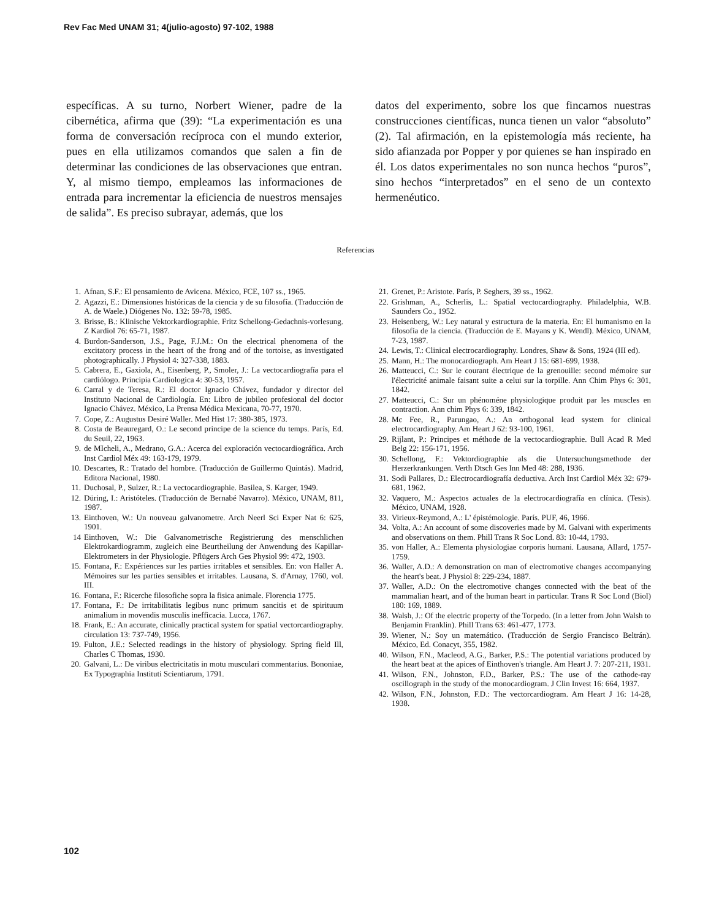Rev Fac Med UNAM 31; 4(julio-agosto) 97-102, 1988
específicas. A su turno, Norbert Wiener, padre de la cibernética, afirma que (39): “La experimentación es una forma de conversación recíproca con el mundo exterior, pues en ella utilizamos comandos que salen a fin de determinar las condiciones de las observaciones que entran. Y, al mismo tiempo, empleamos las informaciones de entrada para incrementar la eficiencia de nuestros mensajes de salida”. Es preciso subrayar, además, que los
datos del experimento, sobre los que fincamos nuestras construcciones científicas, nunca tienen un valor “absoluto” (2). Tal afirmación, en la epistemología más reciente, ha sido afianzada por Popper y por quienes se han inspirado en él. Los datos experimentales no son nunca hechos “puros”, sino hechos “interpretados” en el seno de un contexto hermenéutico.
Referencias
1. Afnan, S.F.: El pensamiento de Avicena. México, FCE, 107 ss., 1965.
2. Agazzi, E.: Dimensiones históricas de la ciencia y de su filosofía. (Traducción de A. de Waele.) Diógenes No. 132: 59-78, 1985.
3. Brisse, B.: Klinische Vektorkardiographie. Fritz Schellong-Gedachnis-vorlesung. Z Kardiol 76: 65-71, 1987.
4. Burdon-Sanderson, J.S., Page, F.J.M.: On the electrical phenomena of the excitatory process in the heart of the frong and of the tortoise, as investigated photographically. J Physiol 4: 327-338, 1883.
5. Cabrera, E., Gaxiola, A., Eisenberg, P., Smoler, J.: La vectocardiografía para el cardiólogo. Principia Cardiologica 4: 30-53, 1957.
6. Carral y de Teresa, R.: El doctor Ignacio Chávez, fundador y director del Instituto Nacional de Cardiología. En: Libro de jubileo profesional del doctor Ignacio Chávez. México, La Prensa Médica Mexicana, 70-77, 1970.
7. Cope, Z.: Augustus Desiré Waller. Med Hist 17: 380-385, 1973.
8. Costa de Beauregard, O.: Le second principe de la science du temps. París, Ed. du Seuil, 22, 1963.
9. de MIcheli, A., Medrano, G.A.: Acerca del exploración vectocardiográfica. Arch Inst Cardiol Méx 49: 163-179, 1979.
10. Descartes, R.: Tratado del hombre. (Traducción de Guillermo Quintás). Madrid, Editora Nacional, 1980.
11. Duchosal, P., Sulzer, R.: La vectocardiographie. Basilea, S. Karger, 1949.
12. Düring, I.: Aristóteles. (Traducción de Bernabé Navarro). México, UNAM, 811, 1987.
13. Einthoven, W.: Un nouveau galvanometre. Arch Neerl Sci Exper Nat 6: 625, 1901.
14 Einthoven, W.: Die Galvanometrische Registrierung des menschlichen Elektrokardiogramm, zugleich eine Beurtheilung der Anwendung des Kapillar-Elektrometers in der Physiologie. Pflügers Arch Ges Physiol 99: 472, 1903.
15. Fontana, F.: Expériences sur les parties irritables et sensibles. En: von Haller A. Mémoires sur les parties sensibles et irritables. Lausana, S. d'Arnay, 1760, vol. III.
16. Fontana, F.: Ricerche filosofiche sopra la fisica animale. Florencia 1775.
17. Fontana, F.: De irritabilitatis legibus nunc primum sancitis et de spirituum animalium in movendis musculis inefficacia. Lucca, 1767.
18. Frank, E.: An accurate, clinically practical system for spatial vectorcardiography. circulation 13: 737-749, 1956.
19. Fulton, J.E.: Selected readings in the history of physiology. Spring field Ill, Charles C Thomas, 1930.
20. Galvani, L.: De viribus electricitatis in motu musculari commentarius. Bononiae, Ex Typographia Instituti Scientiarum, 1791.
21. Grenet, P.: Aristote. París, P. Seghers, 39 ss., 1962.
22. Grishman, A., Scherlis, L.: Spatial vectocardiography. Philadelphia, W.B. Saunders Co., 1952.
23. Heisenberg, W.: Ley natural y estructura de la materia. En: El humanismo en la filosofía de la ciencia. (Traducción de E. Mayans y K. Wendl). México, UNAM, 7-23, 1987.
24. Lewis, T.: Clinical electrocardiography. Londres, Shaw & Sons, 1924 (III ed).
25. Mann, H.: The monocardiograph. Am Heart J 15: 681-699, 1938.
26. Matteucci, C.: Sur le courant électrique de la grenouille: second mémoire sur l'électricité animale faisant suite a celui sur la torpille. Ann Chim Phys 6: 301, 1842.
27. Matteucci, C.: Sur un phénoméne physiologique produit par les muscles en contraction. Ann chim Phys 6: 339, 1842.
28. Mc Fee, R., Parungao, A.: An orthogonal lead system for clinical electrocardiography. Am Heart J 62: 93-100, 1961.
29. Rijlant, P.: Principes et méthode de la vectocardiographie. Bull Acad R Med Belg 22: 156-171, 1956.
30. Schellong, F.: Vektordiographie als die Untersuchungsmethode der Herzerkrankungen. Verth Dtsch Ges Inn Med 48: 288, 1936.
31. Sodi Pallares, D.: Electrocardiografía deductiva. Arch Inst Cardiol Méx 32: 679-681, 1962.
32. Vaquero, M.: Aspectos actuales de la electrocardiografía en clínica. (Tesis). México, UNAM, 1928.
33. Virieux-Reymond, A.: L' épistémologie. París. PUF, 46, 1966.
34. Volta, A.: An account of some discoveries made by M. Galvani with experiments and observations on them. Phill Trans R Soc Lond. 83: 10-44, 1793.
35. von Haller, A.: Elementa physiologiae corporis humani. Lausana, Allard, 1757-1759.
36. Waller, A.D.: A demonstration on man of electromotive changes accompanying the heart's beat. J Physiol 8: 229-234, 1887.
37. Waller, A.D.: On the electromotive changes connected with the beat of the mammalian heart, and of the human heart in particular. Trans R Soc Lond (Biol) 180: 169, 1889.
38. Walsh, J.: Of the electric property of the Torpedo. (In a letter from John Walsh to Benjamin Franklin). Phill Trans 63: 461-477, 1773.
39. Wiener, N.: Soy un matemático. (Traducción de Sergio Francisco Beltrán). México, Ed. Conacyt, 355, 1982.
40. Wilson, F.N., Macleod, A.G., Barker, P.S.: The potential variations produced by the heart beat at the apices of Einthoven's triangle. Am Heart J. 7: 207-211, 1931.
41. Wilson, F.N., Johnston, F.D., Barker, P.S.: The use of the cathode-ray oscillograph in the study of the monocardiogram. J Clin Invest 16: 664, 1937.
42. Wilson, F.N., Johnston, F.D.: The vectorcardiogram. Am Heart J 16: 14-28, 1938.
102